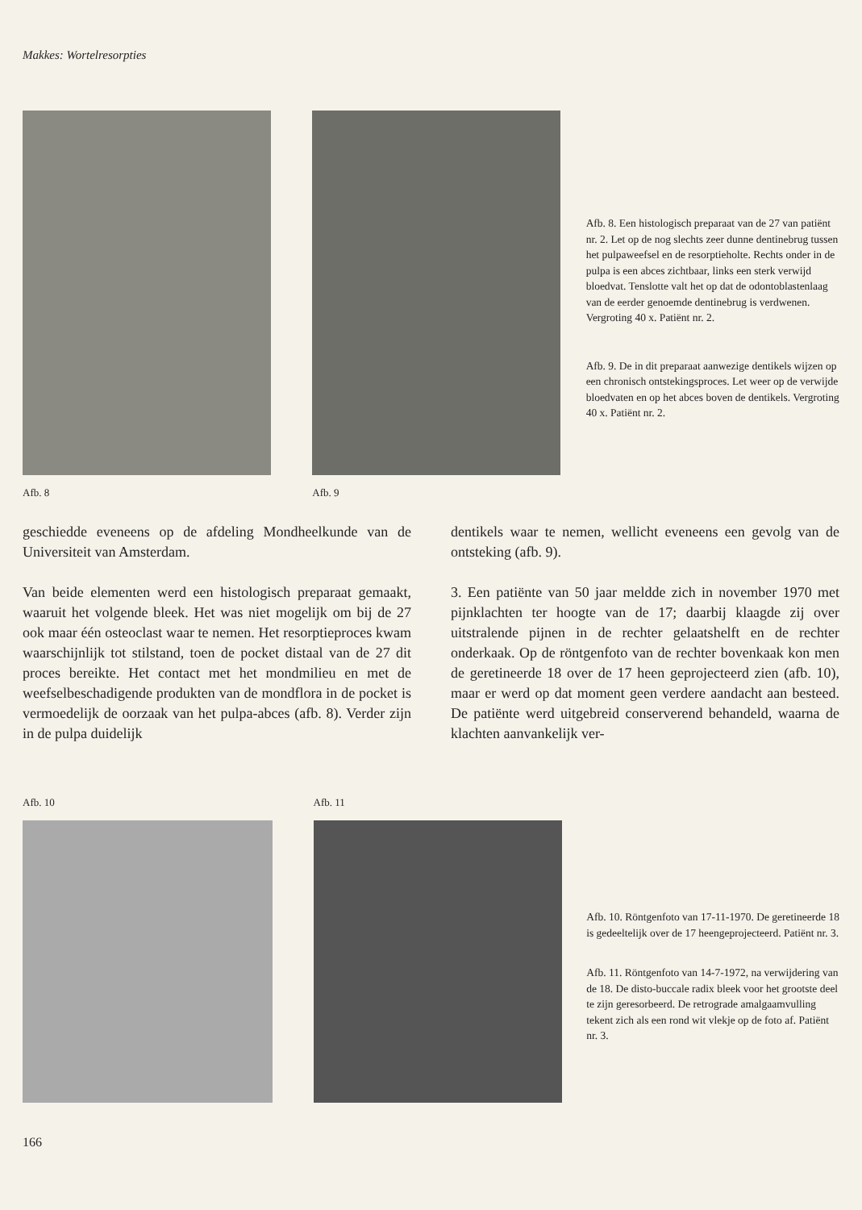Makkes: Wortelresorpties
Afb. 8 Afb. 9
Afb. 8. Een histologisch preparaat van de 27 van patiënt nr. 2. Let op de nog slechts zeer dunne dentinebrug tussen het pulpaweefsel en de resorptieholte. Rechts onder in de pulpa is een abces zichtbaar, links een sterk verwijd bloedvat. Tenslotte valt het op dat de odontoblastenlaag van de eerder genoemde dentinebrug is verdwenen. Vergroting 40 x. Patiënt nr. 2.
Afb. 9. De in dit preparaat aanwezige dentikels wijzen op een chronisch ontstekingsproces. Let weer op de verwijde bloedvaten en op het abces boven de dentikels. Vergroting 40 x. Patiënt nr. 2.
geschiedde eveneens op de afdeling Mondheelkunde van de Universiteit van Amsterdam.
Van beide elementen werd een histologisch preparaat gemaakt, waaruit het volgende bleek. Het was niet mogelijk om bij de 27 ook maar één osteoclast waar te nemen. Het resorptieproces kwam waarschijnlijk tot stilstand, toen de pocket distaal van de 27 dit proces bereikte. Het contact met het mondmilieu en met de weefselbeschadigende produkten van de mondflora in de pocket is vermoedelijk de oorzaak van het pulpa-abces (afb. 8). Verder zijn in de pulpa duidelijk
dentikels waar te nemen, wellicht eveneens een gevolg van de ontsteking (afb. 9).
3. Een patiënte van 50 jaar meldde zich in november 1970 met pijnklachten ter hoogte van de 17; daarbij klaagde zij over uitstralende pijnen in de rechter gelaatshelft en de rechter onderkaak. Op de röntgenfoto van de rechter bovenkaak kon men de geretineerde 18 over de 17 heen geprojecteerd zien (afb. 10), maar er werd op dat moment geen verdere aandacht aan besteed. De patiënte werd uitgebreid conserverend behandeld, waarna de klachten aanvankelijk ver-
Afb. 10 Afb. 11
Afb. 10. Röntgenfoto van 17-11-1970. De geretineerde 18 is gedeeltelijk over de 17 heengeprojecteerd. Patiënt nr. 3.
Afb. 11. Röntgenfoto van 14-7-1972, na verwijdering van de 18. De disto-buccale radix bleek voor het grootste deel te zijn geresorbeerd. De retrograde amalgaamvulling tekent zich als een rond wit vlekje op de foto af. Patiënt nr. 3.
166